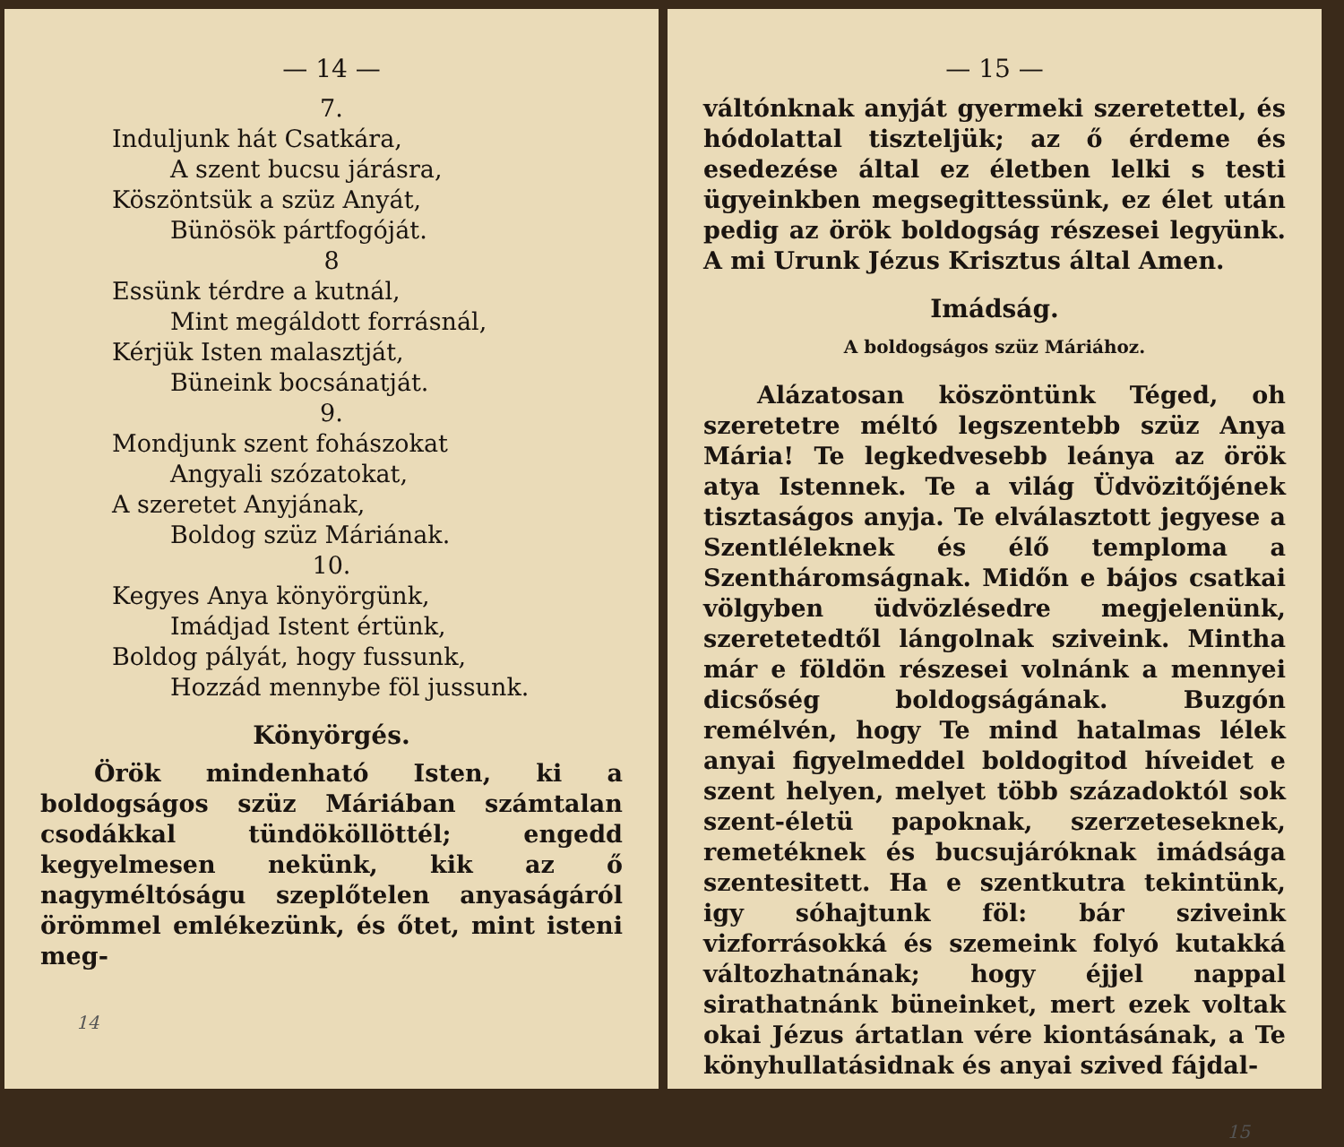— 14 —
7.
Induljunk hát Csatkára,
A szent bucsu járásra,
Köszöntsük a szüz Anyát,
Bünösök pártfogóját.
8
Essünk térdre a kutnál,
Mint megáldott forrásnál,
Kérjük Isten malasztját,
Büneink bocsánatját.
9.
Mondjunk szent fohászokat
Angyali szózatokat,
A szeretet Anyjának,
Boldog szüz Máriának.
10.
Kegyes Anya könyörgünk,
Imádjad Istent értünk,
Boldog pályát, hogy fussunk,
Hozzád mennybe föl jussunk.
Könyörgés.
Örök mindenható Isten, ki a boldogságos szüz Máriában számtalan csodákkal tündököl­löttél; engedd kegyelmesen nekünk, kik az ő nagyméltóságu szeplőtelen anyaságáról öröm­mel emlékezünk, és őtet, mint isteni meg-
14
— 15 —
váltónknak anyját gyermeki szeretettel, és hódolattal tiszteljük; az ő érdeme és esedezése által ez életben lelki s testi ügyeinkben meg­segittessünk, ez élet után pedig az örök bol­dogság részesei legyünk. A mi Urunk Jézus Krisztus által Amen.
Imádság.
A boldogságos szüz Máriához.
Alázatosan köszöntünk Téged, oh szere­tetre méltó legszentebb szüz Anya Mária! Te legkedvesebb leánya az örök atya Istennek. Te a világ Üdvözitőjének tisztaságos anyja. Te elválasztott jegyese a Szentléleknek és élő temploma a Szentháromságnak. Midőn e bájos csatkai völgyben üdvözlésedre megjelenünk, szeretetedtől lángolnak sziveink. Mintha már e földön részesei volnánk a mennyei dicsőség boldogságának. Buzgón remélvén, hogy Te mind hatalmas lélek anyai figyelmeddel boldo­gitod híveidet e szent helyen, melyet több szá­zadoktól sok szent-életü papoknak, szerzete­seknek, remetéknek és bucsujáróknak imádsá­ga szentesitett. Ha e szentkutra tekintünk, igy sóhajtunk föl: bár sziveink vizforrásokká és szemeink folyó kutakká változhatnának; hogy éjjel nappal sirathatnánk büneinket, mert ezek voltak okai Jézus ártatlan vére kiontásának, a Te könyhullatásidnak és anyai szived fájdal-
15